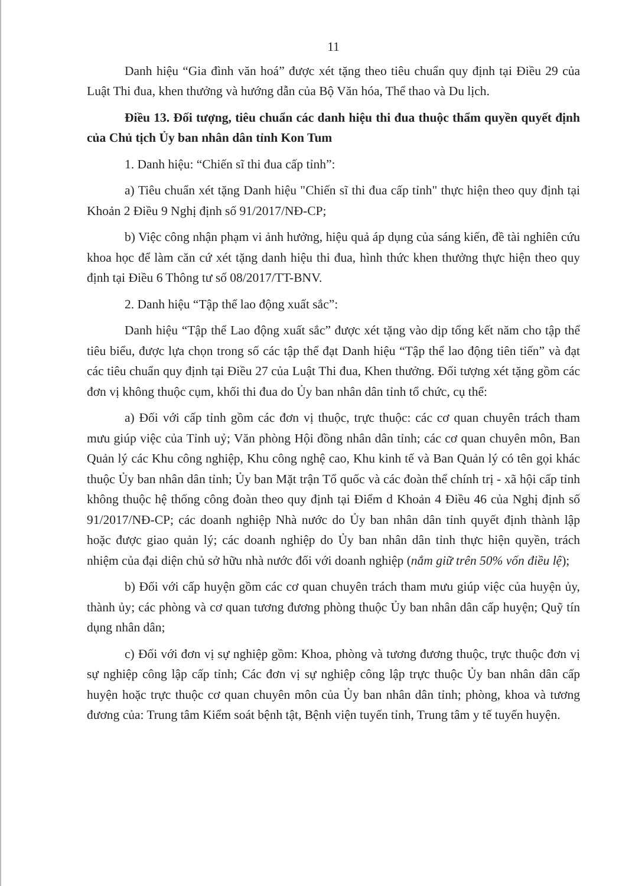11
Danh hiệu “Gia đình văn hoá” được xét tặng theo tiêu chuẩn quy định tại Điều 29 của Luật Thi đua, khen thưởng và hướng dẫn của Bộ Văn hóa, Thể thao và Du lịch.
Điều 13. Đối tượng, tiêu chuẩn các danh hiệu thi đua thuộc thẩm quyền quyết định của Chủ tịch Ủy ban nhân dân tỉnh Kon Tum
1. Danh hiệu: “Chiến sĩ thi đua cấp tỉnh”:
a) Tiêu chuẩn xét tặng Danh hiệu "Chiến sĩ thi đua cấp tỉnh" thực hiện theo quy định tại Khoản 2 Điều 9 Nghị định số 91/2017/NĐ-CP;
b) Việc công nhận phạm vi ảnh hưởng, hiệu quả áp dụng của sáng kiến, đề tài nghiên cứu khoa học để làm căn cứ xét tặng danh hiệu thi đua, hình thức khen thưởng thực hiện theo quy định tại Điều 6 Thông tư số 08/2017/TT-BNV.
2. Danh hiệu “Tập thể lao động xuất sắc”:
Danh hiệu “Tập thể Lao động xuất sắc” được xét tặng vào dịp tổng kết năm cho tập thể tiêu biểu, được lựa chọn trong số các tập thể đạt Danh hiệu “Tập thể lao động tiên tiến” và đạt các tiêu chuẩn quy định tại Điều 27 của Luật Thi đua, Khen thưởng. Đối tượng xét tặng gồm các đơn vị không thuộc cụm, khối thi đua do Ủy ban nhân dân tỉnh tổ chức, cụ thể:
a) Đối với cấp tỉnh gồm các đơn vị thuộc, trực thuộc: các cơ quan chuyên trách tham mưu giúp việc của Tỉnh uỷ; Văn phòng Hội đồng nhân dân tỉnh; các cơ quan chuyên môn, Ban Quản lý các Khu công nghiệp, Khu công nghệ cao, Khu kinh tế và Ban Quản lý có tên gọi khác thuộc Ủy ban nhân dân tỉnh; Ủy ban Mặt trận Tổ quốc và các đoàn thể chính trị - xã hội cấp tỉnh không thuộc hệ thống công đoàn theo quy định tại Điểm d Khoản 4 Điều 46 của Nghị định số 91/2017/NĐ-CP; các doanh nghiệp Nhà nước do Ủy ban nhân dân tỉnh quyết định thành lập hoặc được giao quản lý; các doanh nghiệp do Ủy ban nhân dân tỉnh thực hiện quyền, trách nhiệm của đại diện chủ sở hữu nhà nước đối với doanh nghiệp (nắm giữ trên 50% vốn điều lệ);
b) Đối với cấp huyện gồm các cơ quan chuyên trách tham mưu giúp việc của huyện ủy, thành ủy; các phòng và cơ quan tương đương phòng thuộc Ủy ban nhân dân cấp huyện; Quỹ tín dụng nhân dân;
c) Đối với đơn vị sự nghiệp gồm: Khoa, phòng và tương đương thuộc, trực thuộc đơn vị sự nghiệp công lập cấp tỉnh; Các đơn vị sự nghiệp công lập trực thuộc Ủy ban nhân dân cấp huyện hoặc trực thuộc cơ quan chuyên môn của Ủy ban nhân dân tỉnh; phòng, khoa và tương đương của: Trung tâm Kiểm soát bệnh tật, Bệnh viện tuyến tỉnh, Trung tâm y tế tuyến huyện.